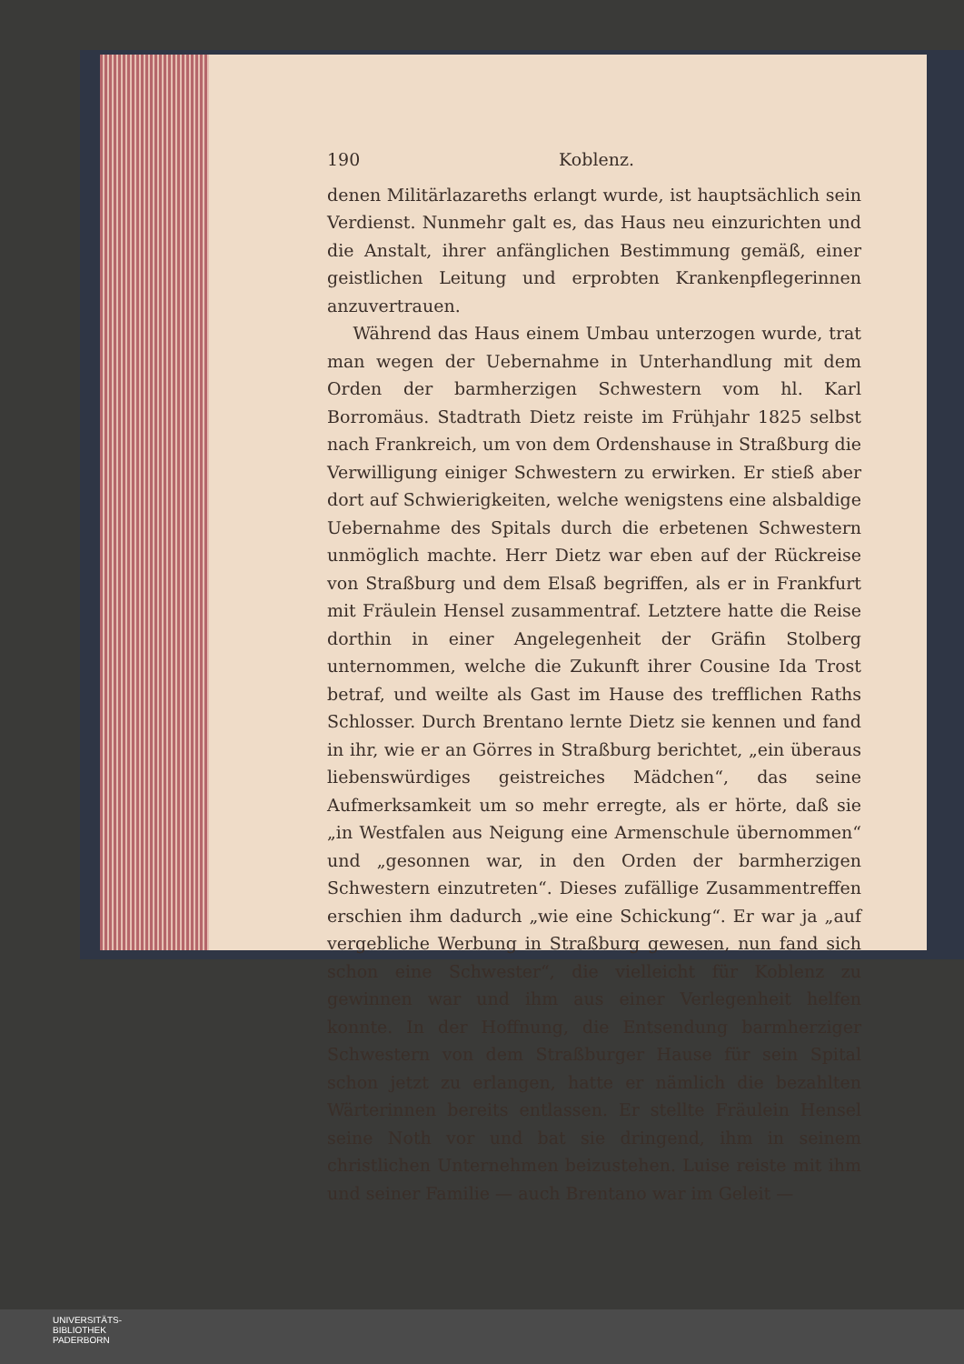190 Koblenz.
denen Militärlazareths erlangt wurde, ist hauptsächlich sein Verdienst. Nunmehr galt es, das Haus neu einzurichten und die Anstalt, ihrer anfänglichen Bestimmung gemäß, einer geistlichen Leitung und erprobten Krankenpflegerinnen anzuvertrauen.
Während das Haus einem Umbau unterzogen wurde, trat man wegen der Uebernahme in Unterhandlung mit dem Orden der barmherzigen Schwestern vom hl. Karl Borromäus. Stadtrath Dietz reiste im Frühjahr 1825 selbst nach Frankreich, um von dem Ordenshause in Straßburg die Verwilligung einiger Schwestern zu erwirken. Er stieß aber dort auf Schwierigkeiten, welche wenigstens eine alsbaldige Uebernahme des Spitals durch die erbetenen Schwestern unmöglich machte. Herr Dietz war eben auf der Rückreise von Straßburg und dem Elsaß begriffen, als er in Frankfurt mit Fräulein Hensel zusammentraf. Letztere hatte die Reise dorthin in einer Angelegenheit der Gräfin Stolberg unternommen, welche die Zukunft ihrer Cousine Ida Trost betraf, und weilte als Gast im Hause des trefflichen Raths Schlosser. Durch Brentano lernte Dietz sie kennen und fand in ihr, wie er an Görres in Straßburg berichtet, „ein überaus liebenswürdiges geistreiches Mädchen“, das seine Aufmerksamkeit um so mehr erregte, als er hörte, daß sie „in Westfalen aus Neigung eine Armenschule übernommen“ und „gesonnen war, in den Orden der barmherzigen Schwestern einzutreten“. Dieses zufällige Zusammentreffen erschien ihm dadurch „wie eine Schickung“. Er war ja „auf vergebliche Werbung in Straßburg gewesen, nun fand sich schon eine Schwester“, die vielleicht für Koblenz zu gewinnen war und ihm aus einer Verlegenheit helfen konnte. In der Hoffnung, die Entsendung barmherziger Schwestern von dem Straßburger Hause für sein Spital schon jetzt zu erlangen, hatte er nämlich die bezahlten Wärterinnen bereits entlassen. Er stellte Fräulein Hensel seine Noth vor und bat sie dringend, ihm in seinem christlichen Unternehmen beizustehen. Luise reiste mit ihm und seiner Familie — auch Brentano war im Geleit —
UNIVERSITÄTS-
BIBLIOTHEK
PADERBORN